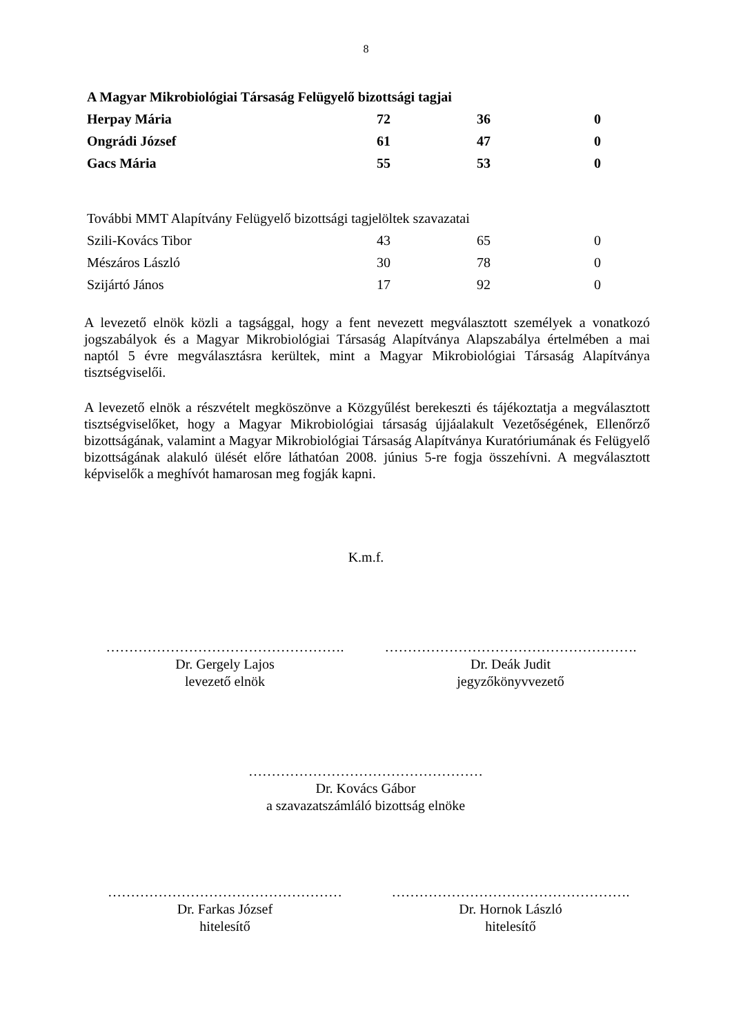8
| A Magyar Mikrobiológiai Társaság Felügyelő bizottsági tagjai | | | |
| Herpay Mária | 72 | 36 | 0 |
| Ongrádi József | 61 | 47 | 0 |
| Gacs Mária | 55 | 53 | 0 |
| További MMT Alapítvány Felügyelő bizottsági tagjelöltek szavazatai | | | |
| Szili-Kovács Tibor | 43 | 65 | 0 |
| Mészáros László | 30 | 78 | 0 |
| Szijártó János | 17 | 92 | 0 |
A levezető elnök közli a tagsággal, hogy a fent nevezett megválasztott személyek a vonatkozó jogszabályok és a Magyar Mikrobiológiai Társaság Alapítványa Alapszabálya értelmében a mai naptól 5 évre megválasztásra kerültek, mint a Magyar Mikrobiológiai Társaság Alapítványa tisztségviselői.
A levezető elnök a részvételt megköszönve a Közgyűlést berekeszti és tájékoztatja a megválasztott tisztségviselőket, hogy a Magyar Mikrobiológiai társaság újjáalakult Vezetőségének, Ellenőrző bizottságának, valamint a Magyar Mikrobiológiai Társaság Alapítványa Kuratóriumának és Felügyelő bizottságának alakuló ülését előre láthatóan 2008. június 5-re fogja összehívni. A megválasztott képviselők a meghívót hamarosan meg fogják kapni.
K.m.f.
…………………………………………….
Dr. Gergely Lajos
levezető elnök
……………………………………………….
Dr. Deák Judit
jegyzőkönyvvezető
……………………………………………
Dr. Kovács Gábor
a szavazatszámláló bizottság elnöke
……………………………………………
Dr. Farkas József
hitelesítő
…………………………………………….
Dr. Hornok László
hitelesítő